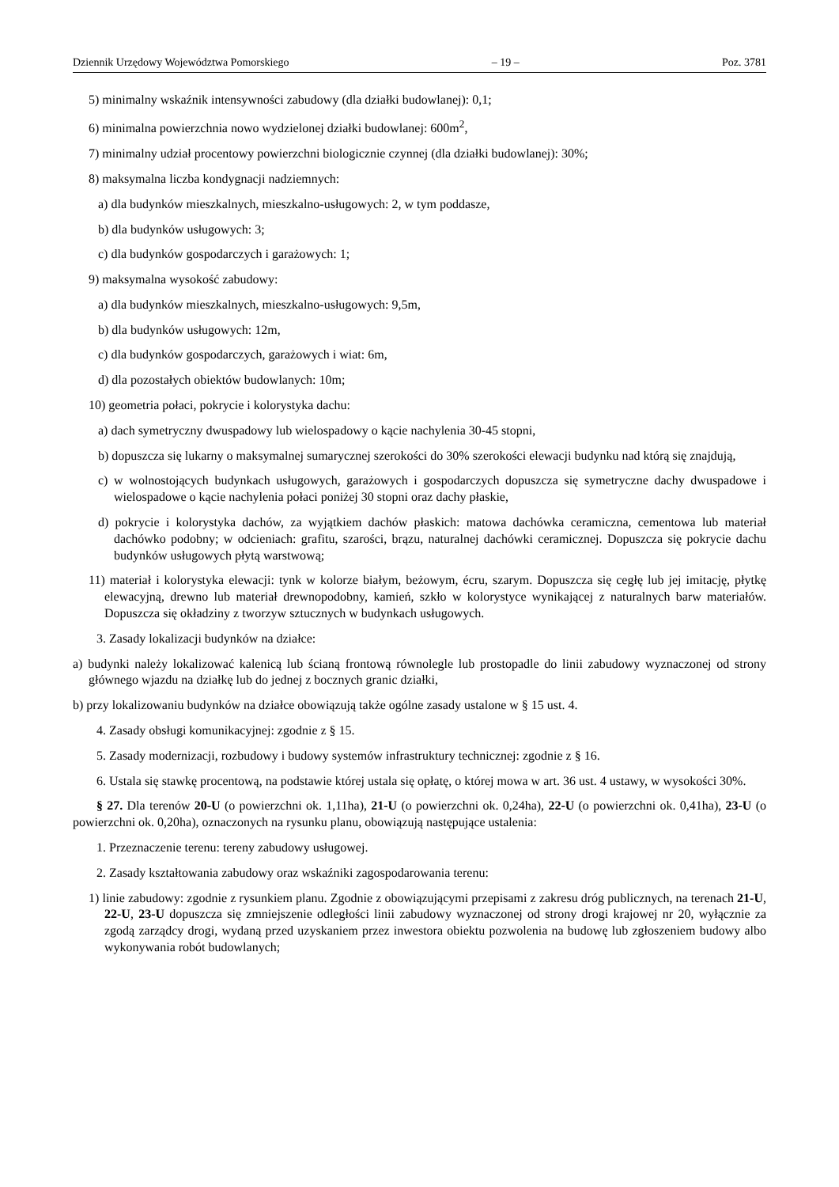Dziennik Urzędowy Województwa Pomorskiego – 19 – Poz. 3781
5) minimalny wskaźnik intensywności zabudowy (dla działki budowlanej): 0,1;
6) minimalna powierzchnia nowo wydzielonej działki budowlanej: 600m<sup>2</sup>,
7) minimalny udział procentowy powierzchni biologicznie czynnej (dla działki budowlanej): 30%;
8) maksymalna liczba kondygnacji nadziemnych:
a) dla budynków mieszkalnych, mieszkalno-usługowych: 2, w tym poddasze,
b) dla budynków usługowych: 3;
c) dla budynków gospodarczych i garażowych: 1;
9) maksymalna wysokość zabudowy:
a) dla budynków mieszkalnych, mieszkalno-usługowych: 9,5m,
b) dla budynków usługowych: 12m,
c) dla budynków gospodarczych, garażowych i wiat: 6m,
d) dla pozostałych obiektów budowlanych: 10m;
10) geometria połaci, pokrycie i kolorystyka dachu:
a) dach symetryczny dwuspadowy lub wielospadowy o kącie nachylenia 30-45 stopni,
b) dopuszcza się lukarny o maksymalnej sumarycznej szerokości do 30% szerokości elewacji budynku nad którą się znajdują,
c) w wolnostojących budynkach usługowych, garażowych i gospodarczych dopuszcza się symetryczne dachy dwuspadowe i wielospadowe o kącie nachylenia połaci poniżej 30 stopni oraz dachy płaskie,
d) pokrycie i kolorystyka dachów, za wyjątkiem dachów płaskich: matowa dachówka ceramiczna, cementowa lub materiał dachówko podobny; w odcieniach: grafitu, szarości, brązu, naturalnej dachówki ceramicznej. Dopuszcza się pokrycie dachu budynków usługowych płytą warstwową;
11) materiał i kolorystyka elewacji: tynk w kolorze białym, beżowym, écru, szarym. Dopuszcza się cegłę lub jej imitację, płytkę elewacyjną, drewno lub materiał drewnopodobny, kamień, szkło w kolorystyce wynikającej z naturalnych barw materiałów. Dopuszcza się okładziny z tworzyw sztucznych w budynkach usługowych.
3. Zasady lokalizacji budynków na działce:
a) budynki należy lokalizować kalenicą lub ścianą frontową równolegle lub prostopadle do linii zabudowy wyznaczonej od strony głównego wjazdu na działkę lub do jednej z bocznych granic działki,
b) przy lokalizowaniu budynków na działce obowiązują także ogólne zasady ustalone w § 15 ust. 4.
4. Zasady obsługi komunikacyjnej: zgodnie z § 15.
5. Zasady modernizacji, rozbudowy i budowy systemów infrastruktury technicznej: zgodnie z § 16.
6. Ustala się stawkę procentową, na podstawie której ustala się opłatę, o której mowa w art. 36 ust. 4 ustawy, w wysokości 30%.
§ 27. Dla terenów 20-U (o powierzchni ok. 1,11ha), 21-U (o powierzchni ok. 0,24ha), 22-U (o powierzchni ok. 0,41ha), 23-U (o powierzchni ok. 0,20ha), oznaczonych na rysunku planu, obowiązują następujące ustalenia:
1. Przeznaczenie terenu: tereny zabudowy usługowej.
2. Zasady kształtowania zabudowy oraz wskaźniki zagospodarowania terenu:
1) linie zabudowy: zgodnie z rysunkiem planu. Zgodnie z obowiązującymi przepisami z zakresu dróg publicznych, na terenach 21-U, 22-U, 23-U dopuszcza się zmniejszenie odległości linii zabudowy wyznaczonej od strony drogi krajowej nr 20, wyłącznie za zgodą zarządcy drogi, wydaną przed uzyskaniem przez inwestora obiektu pozwolenia na budowę lub zgłoszeniem budowy albo wykonywania robót budowlanych;